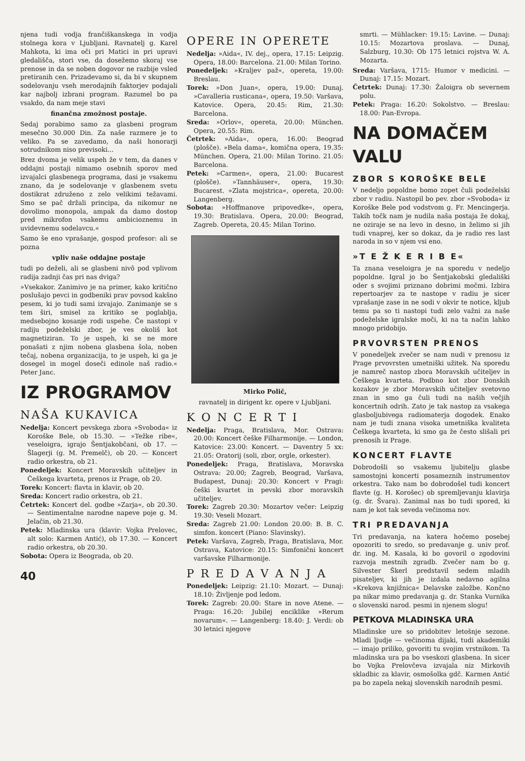njena tudi vodja frančiškanskega in vodja stolnega kora v Ljubljani. Ravnatelj g. Karel Mahkota, ki ima oči pri Matici in pri upravi gledališča, stori vse, da dosežemo skoraj vse prenose in da se noben dogovor ne razbije vsled pretiranih cen. Prizadevamo si, da bi v skupnem sodelovanju vseh merodajnih faktorjev podajali kar najbolj izbrani program. Razumel bo pa vsakdo, da nam meje stavi
finančna zmožnost postaje.
Sedaj porabimo samo za glasbeni program mesečno 30.000 Din. Za naše razmere je to veliko. Pa se zavedamo, da naši honorarji sotrudnikom niso previsoki...
Brez dvoma je velik uspeh že v tem, da danes v oddajni postaji nimamo osebnih sporov med izvajalci glasbenega programa, dasi je vsakemu znano, da je sodelovanje v glasbenem svetu dostikrat združeno z zelo velikimi težavami. Smo se pač držali principa, da nikomur ne dovolimo monopola, ampak da damo dostop pred mikrofon vsakemu ambicioznemu in uvidevnemu sodelavcu.«
Samo še eno vprašanje, gospod profesor: ali se pozna
vpliv naše oddajne postaje
tudi po deželi, ali se glasbeni nivô pod vplivom radija zadnji čas pri nas dviga?
»Vsekakor. Zanimivo je na primer, kako kritično poslušajo pevci in godbeniki prav povsod kakšno pesem, ki jo tudi sami izvajajo. Zanimanje se s tem širi, smisel za kritiko se poglablja, medsebojno kosanje rodi uspehe. Če nastopi v radiju podeželski zbor, je ves okoliš kot magnetiziran. To je uspeh, ki se ne more ponašati z njim nobena glasbena šola, noben tečaj, nobena organizacija, to je uspeh, ki ga je dosegel in mogel doseči edinole naš radio.« Peter Janc.
IZ PROGRAMOV
NAŠA KUKAVICA
Nedelja: Koncert pevskega zbora »Svoboda« iz Koroške Bele, ob 15.30. — »Težke ribe«, veseloigra, igrajo Šentjakobčani, ob 17. — Šlagerji (g. M. Premelč), ob 20. — Koncert radio orkestra, ob 21.
Ponedeljek: Koncert Moravskih učiteljev in Češkega kvarteta, prenos iz Prage, ob 20.
Torek: Koncert: flavta in klavir, ob 20.
Sreda: Koncert radio orkestra, ob 21.
Četrtek: Koncert del. godbe »Zarja«, ob 20.30. — Sentimentalne narodne napeve poje g. M. Jelačin, ob 21.30.
Petek: Mladinska ura (klavir: Vojka Prelovec, alt solo: Karmen Antić), ob 17.30. — Koncert radio orkestra, ob 20.30.
Sobota: Opera iz Beograda, ob 20.
40
OPERE IN OPERETE
Nedelja: »Aida«, IV. dej., opera, 17.15: Leipzig. Opera, 18.00: Barcelona. 21.00: Milan Torino.
Ponedeljek: »Kraljev paž«, opereta, 19.00: Breslau.
Torek: »Don Juan«, opera, 19.00: Dunaj. »Cavalleria rusticana«, opera, 19.50: Varšava, Katovice. Opera, 20.45: Rim, 21.30: Barcelona.
Sreda: »Orlov«, opereta, 20.00: München. Opera, 20.55: Rim.
Četrtek: »Aida«, opera, 16.00: Beograd (plošče). »Bela dama«, komična opera, 19.35: München. Opera, 21.00: Milan Torino. 21.05: Barcelona.
Petek: »Carmen«, opera, 21.00: Bucarest (plošče). »Tannhäuser«, opera, 19.30: Bucarest. »Zlata mojstrica«, opereta, 20.00: Langenberg.
Sobota: »Hoffmanove pripovedke«, opera, 19.30: Bratislava. Opera, 20.00: Beograd, Zagreb. Opereta, 20.45: Milan Torino.
Mirko Polič,
ravnatelj in dirigent kr. opere v Ljubljani.
K O N C E R T I
Nedelja: Praga, Bratislava, Mor. Ostrava: 20.00: Koncert češke Filharmonije. — London, Katovice: 23.00: Koncert. — Daventry 5 xx: 21.05: Oratorij (soli, zbor, orgle, orkester).
Ponedeljek: Praga, Bratislava, Moravska Ostrava: 20.00; Zagreb, Beograd, Varšava, Budapest, Dunaj: 20.30: Koncert v Pragi: češki kvartet in pevski zbor moravskih učiteljev.
Torek: Zagreb 20.30: Mozartov večer: Leipzig 19.30: Veseli Mozart.
Sreda: Zagreb 21.00: London 20.00: B. B. C. simfon. koncert (Piano: Slavinsky).
Petek: Varšava, Zagreb, Praga, Bratislava, Mor. Ostrava, Katovice: 20.15: Simfonični koncert varšavske Filharmonije.
P R E D A V A N J A
Ponedeljek: Leipzig: 21.10: Mozart. — Dunaj: 18.10: Življenje pod ledom.
Torek: Zagreb: 20.00: Stare in nove Atene. — Praga: 16.20: Jubilej enciklike »Rerum novarum«. — Langenberg: 18.40: J. Verdi: ob 30 letnici njegove
smrti. — Mühlacker: 19.15: Lavine. — Dunaj: 10.15: Mozartova proslava. — Dunaj, Salzburg, 10.30: Ob 175 letnici rojstva W. A. Mozarta.
Sreda: Varšava, 1715: Humor v medicini. — Dunaj: 17.15: Mozart.
Četrtek: Dunaj: 17.30: Žaloigra ob severnem polu.
Petek: Praga: 16.20: Sokolstvo. — Breslau: 18.00: Pan-Evropa.
NA DOMAČEM VALU
ZBOR S KOROŠKE BELE
V nedeljo popoldne bomo zopet čuli podeželski zbor v radiu. Nastopil bo pev. zbor »Svoboda« iz Koroške Bele pod vodstvom g. Fr. Mencingerja. Takih točk nam je nudila naša postaja že dokaj, ne oziraje se na levo in desno, in želimo si jih tudi vnaprej, ker so dokaz, da je radio res last naroda in so v njem vsi eno.
»T E Ž K E R I B E«
Ta znana veseloigra je na sporedu v nedeljo popoldne. Igral jo bo Šentjakobski gledališki oder s svojimi priznano dobrimi močmi. Izbira repertoarjev za te nastope v radiu je sicer vprašanje zase in ne sodi v okvir te notice, kljub temu pa so ti nastopi tudi zelo važni za naše podeželske igralske moči, ki na ta način lahko mnogo pridobijo.
PRVOVRSTEN PRENOS
V ponedeljek zvečer se nam nudi v prenosu iz Prage prvovrsten umetniški užitek. Na sporedu je namreč nastop zbora Moravskih učiteljev in Češkega kvarteta. Podbno kot zbor Donskih kozakov je zbor Moravskih učiteljev svetovno znan in smo ga čuli tudi na naših večjih koncertnih odrih. Zato je tak nastop za vsakega glasboljubivega radiomaterja dogodek. Enako nam je tudi znana visoka umetniška kvaliteta Češkega kvarteta, ki smo ga že često slišali pri prenosih iz Prage.
KONCERT FLAVTE
Dobrodošli so vsakemu ljubitelju glasbe samostojni koncerti posameznih instrumentov orkestra. Tako nam bo dobrodošel tudi koncert flavte (g. H. Korošec) ob spremljevanju klavirja (g. dr. Švara). Zanimal nas bo tudi spored, ki nam je kot tak seveda večinoma nov.
TRI PREDAVANJA
Tri predavanja, na katera hočemo posebej opozoriti to sredo, so predavanje g. univ prof. dr. ing. M. Kasala, ki bo govoril o zgodovini razvoja mestnih zgradb. Zvečer nam bo g. Silvester Škerl predstavil sedem mladih pisateljev, ki jih je izdala nedavno agilna »Krekova knjižnica« Delavske založbe. Končno pa nikar mimo predavanja g. dr. Stanka Vurnika o slovenski narod. pesmi in njenem slogu!
PETKOVA MLADINSKA URA
Mladinske ure so pridobitev letošnje sezone. Mladi ljudje — večinoma dijaki, tudi akademiki — imajo priliko, govoriti tu svojim vrstnikom. Ta mladinska ura pa bo vseskozi glasbena. In sicer bo Vojka Prelovčeva izvajala niz Mirkovih skladbic za klavir, osmošolka gdč. Karmen Antić pa bo zapela nekaj slovenskih narodnih pesmi.